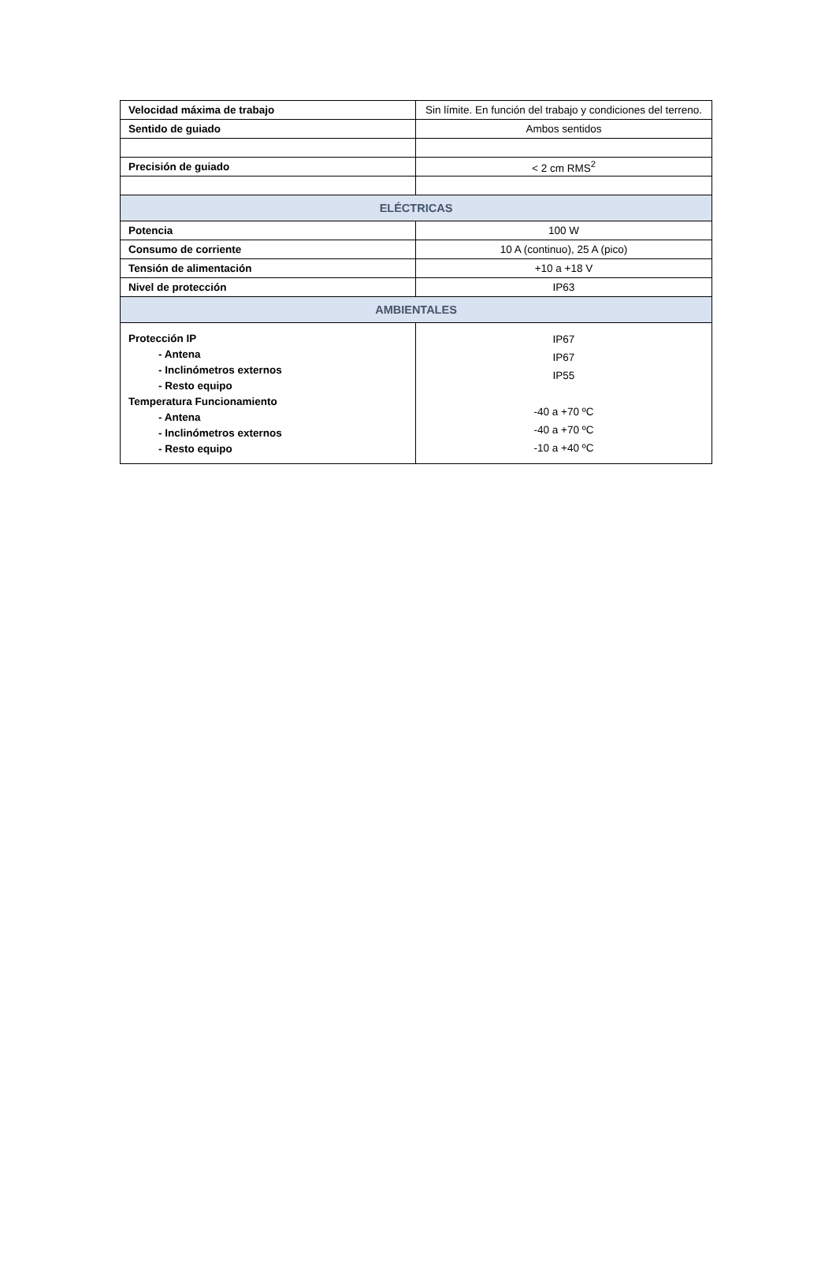| Velocidad máxima de trabajo | Sin límite. En función del trabajo y condiciones del terreno. |
| Sentido de guiado | Ambos sentidos |
| Precisión de guiado | < 2 cm RMS<sup>2</sup> |
| ELÉCTRICAS | |
| Potencia | 100 W |
| Consumo de corriente | 10 A (continuo), 25 A (pico) |
| Tensión de alimentación | +10 a +18 V |
| Nivel de protección | IP63 |
| AMBIENTALES | |
| Protección IP - Antena - Inclinómetros externos - Resto equipo Temperatura Funcionamiento - Antena - Inclinómetros externos - Resto equipo | IP67 IP67 IP55 -40 a +70 ºC -40 a +70 ºC -10 a +40 ºC |